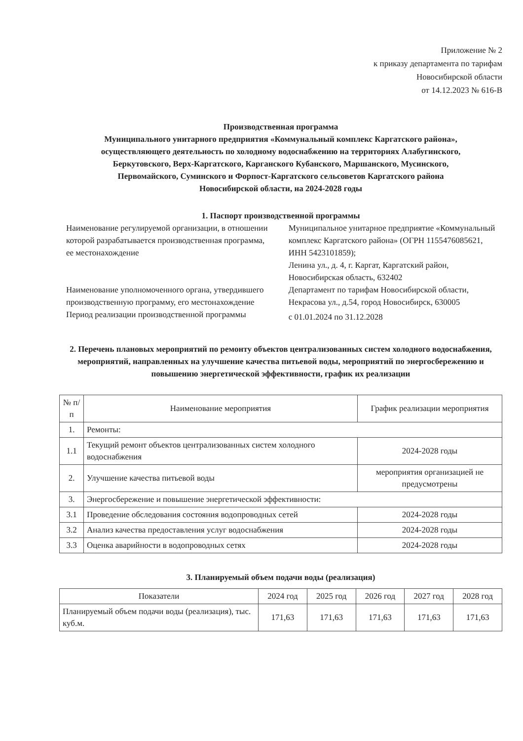Приложение № 2
к приказу департамента по тарифам
Новосибирской области
от 14.12.2023 № 616-В
Производственная программа
Муниципального унитарного предприятия «Коммунальный комплекс Каргатского района»,
осуществляющего деятельность по холодному водоснабжению на территориях Алабугинского,
Беркутовского, Верх-Каргатского, Карганского Кубанского, Маршанского, Мусинского,
Первомайского, Суминского и Форпост-Каргатского сельсоветов Каргатского района
Новосибирской области, на 2024-2028 годы
1. Паспорт производственной программы
| Наименование регулируемой организации, в отношении которой разрабатывается производственная программа, ее местонахождение | Муниципальное унитарное предприятие «Коммунальный комплекс Каргатского района» (ОГРН 1155476085621, ИНН 5423101859); Ленина ул., д. 4, г. Каргат, Каргатский район, Новосибирская область, 632402 |
| Наименование уполномоченного органа, утвердившего производственную программу, его местонахождение | Департамент по тарифам Новосибирской области, Некрасова ул., д.54, город Новосибирск, 630005 |
| Период реализации производственной программы | с 01.01.2024 по 31.12.2028 |
2. Перечень плановых мероприятий по ремонту объектов централизованных систем холодного водоснабжения, мероприятий, направленных на улучшение качества питьевой воды, мероприятий по энергосбережению и повышению энергетической эффективности, график их реализации
| № п/п | Наименование мероприятия | График реализации мероприятия |
| --- | --- | --- |
| 1. | Ремонты: | |
| 1.1 | Текущий ремонт объектов централизованных систем холодного водоснабжения | 2024-2028 годы |
| 2. | Улучшение качества питьевой воды | мероприятия организацией не предусмотрены |
| 3. | Энергосбережение и повышение энергетической эффективности: | |
| 3.1 | Проведение обследования состояния водопроводных сетей | 2024-2028 годы |
| 3.2 | Анализ качества предоставления услуг водоснабжения | 2024-2028 годы |
| 3.3 | Оценка аварийности в водопроводных сетях | 2024-2028 годы |
3. Планируемый объем подачи воды (реализация)
| Показатели | 2024 год | 2025 год | 2026 год | 2027 год | 2028 год |
| --- | --- | --- | --- | --- | --- |
| Планируемый объем подачи воды (реализация), тыс. куб.м. | 171,63 | 171,63 | 171,63 | 171,63 | 171,63 |